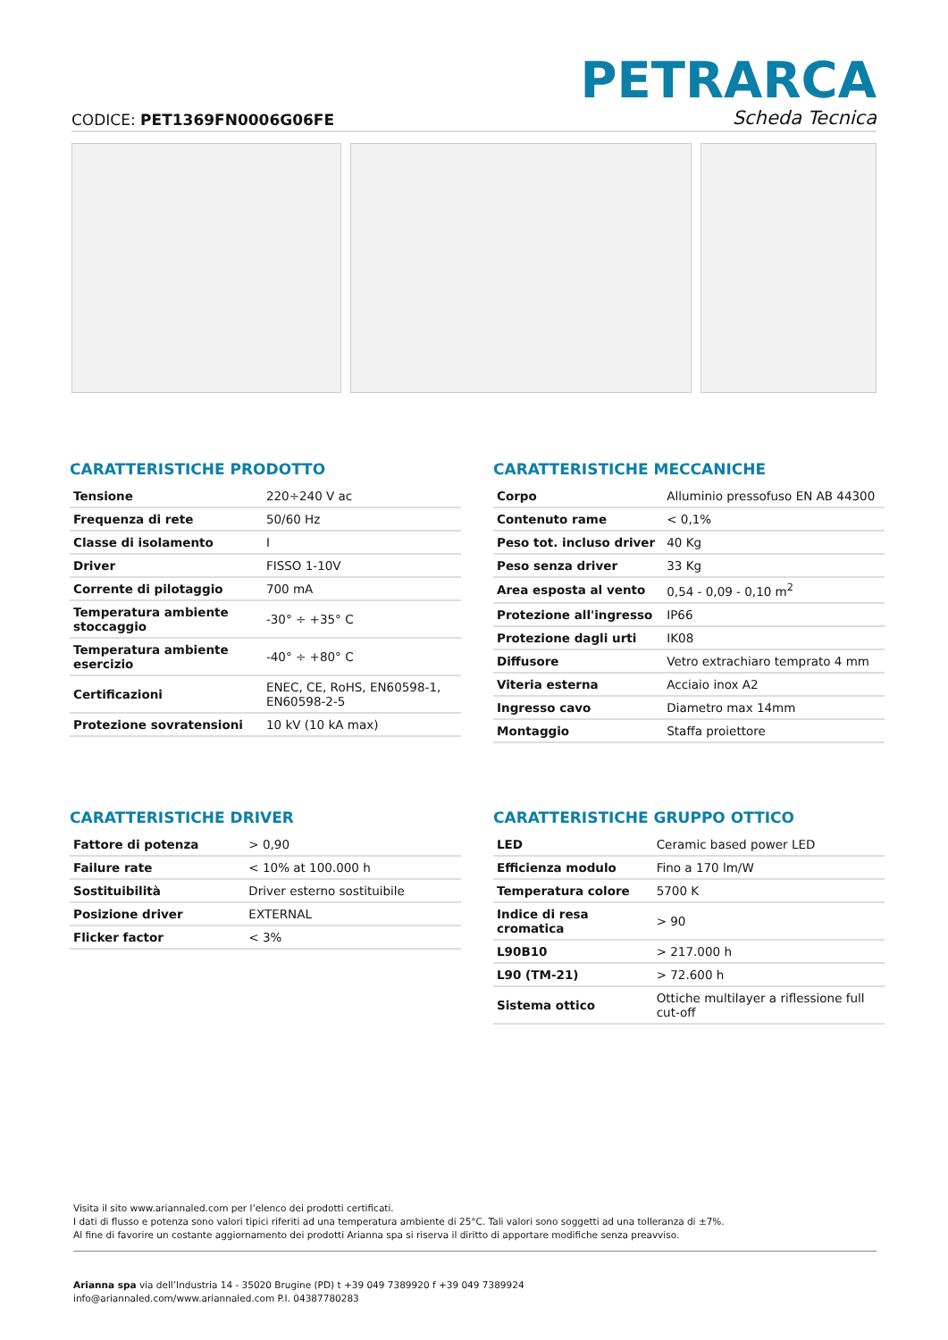PETRARCA
CODICE: PET1369FN0006G06FE Scheda Tecnica
CARATTERISTICHE PRODOTTO
| Tensione | 220÷240 V ac |
| Frequenza di rete | 50/60 Hz |
| Classe di isolamento | I |
| Driver | FISSO 1-10V |
| Corrente di pilotaggio | 700 mA |
| Temperatura ambiente stoccaggio | -30° ÷ +35° C |
| Temperatura ambiente esercizio | -40° ÷ +80° C |
| Certificazioni | ENEC, CE, RoHS, EN60598-1, EN60598-2-5 |
| Protezione sovratensioni | 10 kV (10 kA max) |
CARATTERISTICHE MECCANICHE
| Corpo | Alluminio pressofuso EN AB 44300 |
| Contenuto rame | < 0,1% |
| Peso tot. incluso driver | 40 Kg |
| Peso senza driver | 33 Kg |
| Area esposta al vento | 0,54 - 0,09 - 0,10 m<sup>2</sup> |
| Protezione all'ingresso | IP66 |
| Protezione dagli urti | IK08 |
| Diffusore | Vetro extrachiaro temprato 4 mm |
| Viteria esterna | Acciaio inox A2 |
| Ingresso cavo | Diametro max 14mm |
| Montaggio | Staffa proiettore |
CARATTERISTICHE DRIVER
| Fattore di potenza | > 0,90 |
| Failure rate | < 10% at 100.000 h |
| Sostituibilità | Driver esterno sostituibile |
| Posizione driver | EXTERNAL |
| Flicker factor | < 3% |
CARATTERISTICHE GRUPPO OTTICO
| LED | Ceramic based power LED |
| Efficienza modulo | Fino a 170 lm/W |
| Temperatura colore | 5700 K |
| Indice di resa cromatica | > 90 |
| L90B10 | > 217.000 h |
| L90 (TM-21) | > 72.600 h |
| Sistema ottico | Ottiche multilayer a riflessione full cut-off |
Visita il sito www.ariannaled.com per l’elenco dei prodotti certificati.
I dati di flusso e potenza sono valori tipici riferiti ad una temperatura ambiente di 25°C. Tali valori sono soggetti ad una tolleranza di ±7%.
Al fine di favorire un costante aggiornamento dei prodotti Arianna spa si riserva il diritto di apportare modifiche senza preavviso.
Arianna spa via dell’Industria 14 - 35020 Brugine (PD) t +39 049 7389920 f +39 049 7389924
info@ariannaled.com/www.ariannaled.com P.I. 04387780283